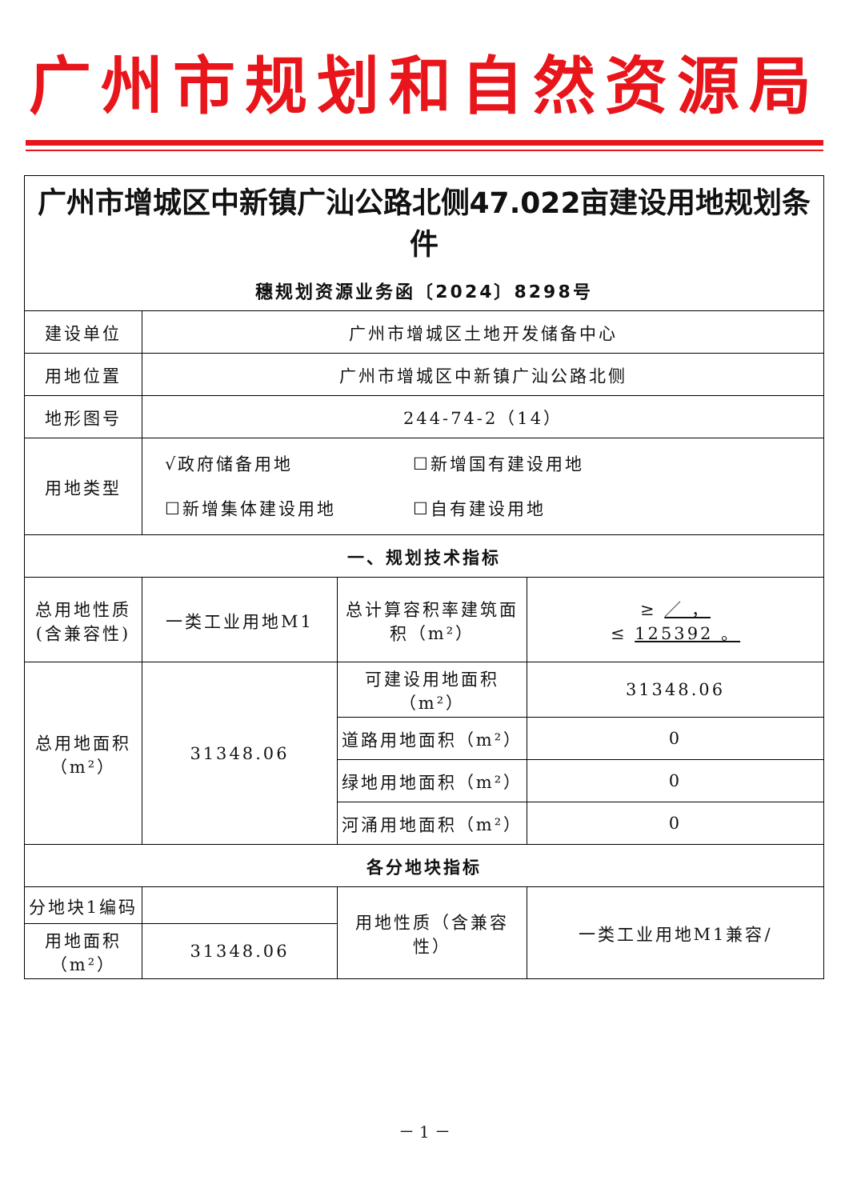广州市规划和自然资源局
| 广州市增城区中新镇广汕公路北侧47.022亩建设用地规划条件 穗规划资源业务函〔2024〕8298号 | | | |
| 建设单位 | 广州市增城区土地开发储备中心 | | |
| 用地位置 | 广州市增城区中新镇广汕公路北侧 | | |
| 地形图号 | 244-74-2（14） | | |
| 用地类型 | √政府储备用地 ☐新增国有建设用地 ☐新增集体建设用地 ☐自有建设用地 | | |
| 一、规划技术指标 | | | |
| 总用地性质(含兼容性) | 一类工业用地M1 | 总计算容积率建筑面积（m²） | ≥ ／ ， ≤ 125392 。 |
| 总用地面积（m²） | 31348.06 | 可建设用地面积（m²） | 31348.06 |
| | | 道路用地面积（m²） | 0 |
| | | 绿地用地面积（m²） | 0 |
| | | 河涌用地面积（m²） | 0 |
| 各分地块指标 | | | |
| 分地块1编码 | | 用地性质（含兼容性） | 一类工业用地M1兼容/ |
| 用地面积（m²） | 31348.06 | | |
－ 1 －